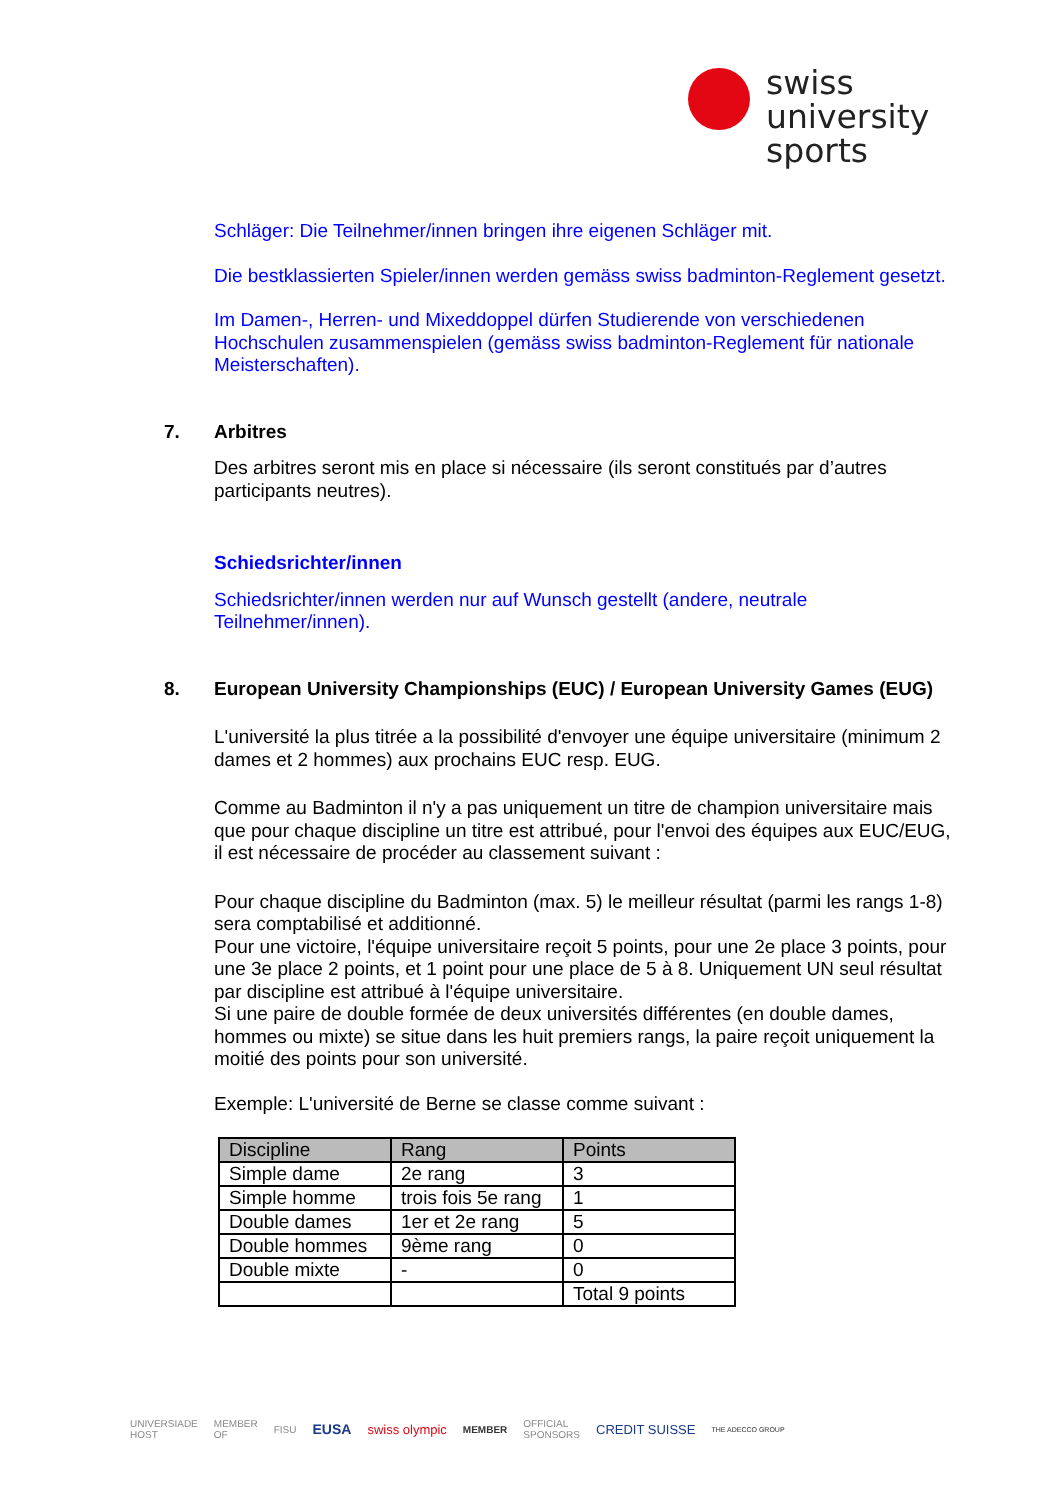swiss
university
sports
Schläger: Die Teilnehmer/innen bringen ihre eigenen Schläger mit.
Die bestklassierten Spieler/innen werden gemäss swiss badminton-Reglement gesetzt.
Im Damen-, Herren- und Mixeddoppel dürfen Studierende von verschiedenen Hochschulen zusammenspielen (gemäss swiss badminton-Reglement für nationale Meisterschaften).
7. Arbitres
Des arbitres seront mis en place si nécessaire (ils seront constitués par d’autres participants neutres).
Schiedsrichter/innen
Schiedsrichter/innen werden nur auf Wunsch gestellt (andere, neutrale Teilnehmer/innen).
8. European University Championships (EUC) / European University Games (EUG)
L'université la plus titrée a la possibilité d'envoyer une équipe universitaire (minimum 2 dames et 2 hommes) aux prochains EUC resp. EUG.
Comme au Badminton il n'y a pas uniquement un titre de champion universitaire mais que pour chaque discipline un titre est attribué, pour l'envoi des équipes aux EUC/EUG, il est nécessaire de procéder au classement suivant :
Pour chaque discipline du Badminton (max. 5) le meilleur résultat (parmi les rangs 1-8) sera comptabilisé et additionné.
Pour une victoire, l'équipe universitaire reçoit 5 points, pour une 2e place 3 points, pour une 3e place 2 points, et 1 point pour une place de 5 à 8. Uniquement UN seul résultat par discipline est attribué à l'équipe universitaire.
Si une paire de double formée de deux universités différentes (en double dames, hommes ou mixte) se situe dans les huit premiers rangs, la paire reçoit uniquement la moitié des points pour son université.
Exemple: L'université de Berne se classe comme suivant :
| Discipline | Rang | Points |
| --- | --- | --- |
| Simple dame | 2e rang | 3 |
| Simple homme | trois fois 5e rang | 1 |
| Double dames | 1er et 2e rang | 5 |
| Double hommes | 9ème rang | 0 |
| Double mixte | - | 0 |
| | | Total 9 points |
UNIVERSIADE
HOST MEMBER
OF FISU EUSA swiss olympic MEMBER OFFICIAL
SPONSORS CREDIT SUISSE THE ADECCO GROUP